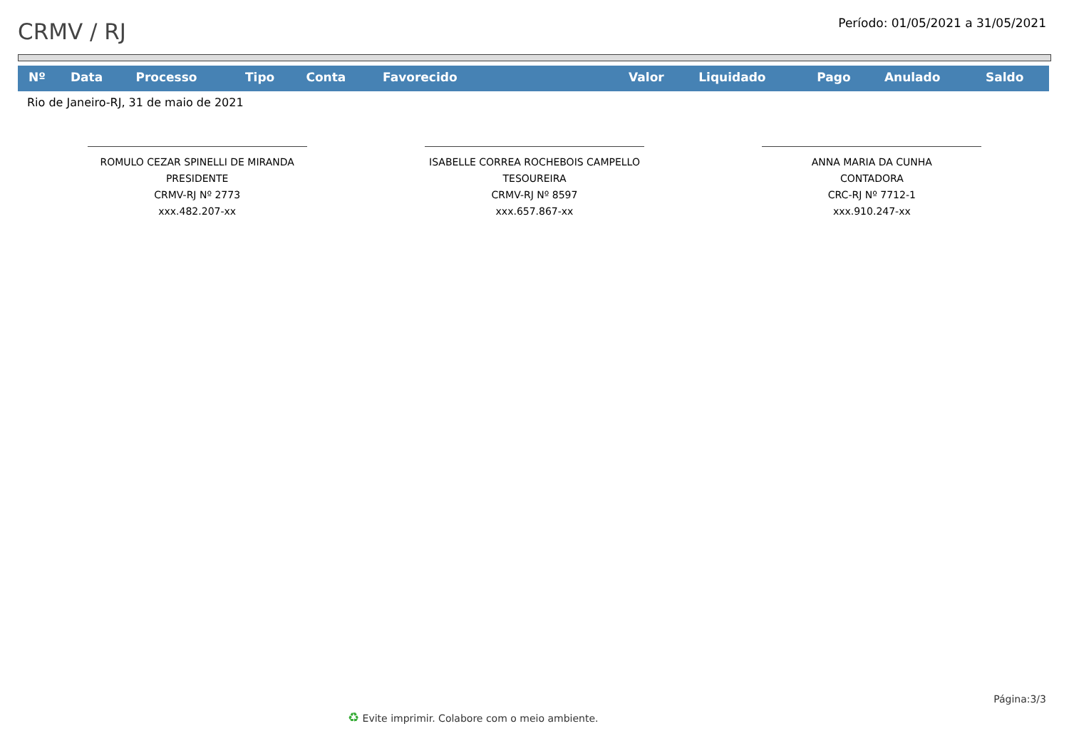CRMV / RJ
Período: 01/05/2021 a 31/05/2021
| Nº | Data | Processo | Tipo | Conta | Favorecido | Valor | Liquidado | Pago | Anulado | Saldo |
| --- | --- | --- | --- | --- | --- | --- | --- | --- | --- | --- |
Rio de Janeiro-RJ, 31 de maio de 2021
ROMULO CEZAR SPINELLI DE MIRANDA
PRESIDENTE
CRMV-RJ Nº 2773
xxx.482.207-xx
ISABELLE CORREA ROCHEBOIS CAMPELLO
TESOUREIRA
CRMV-RJ Nº 8597
xxx.657.867-xx
ANNA MARIA DA CUNHA
CONTADORA
CRC-RJ Nº 7712-1
xxx.910.247-xx
Página:3/3
♻ Evite imprimir. Colabore com o meio ambiente.